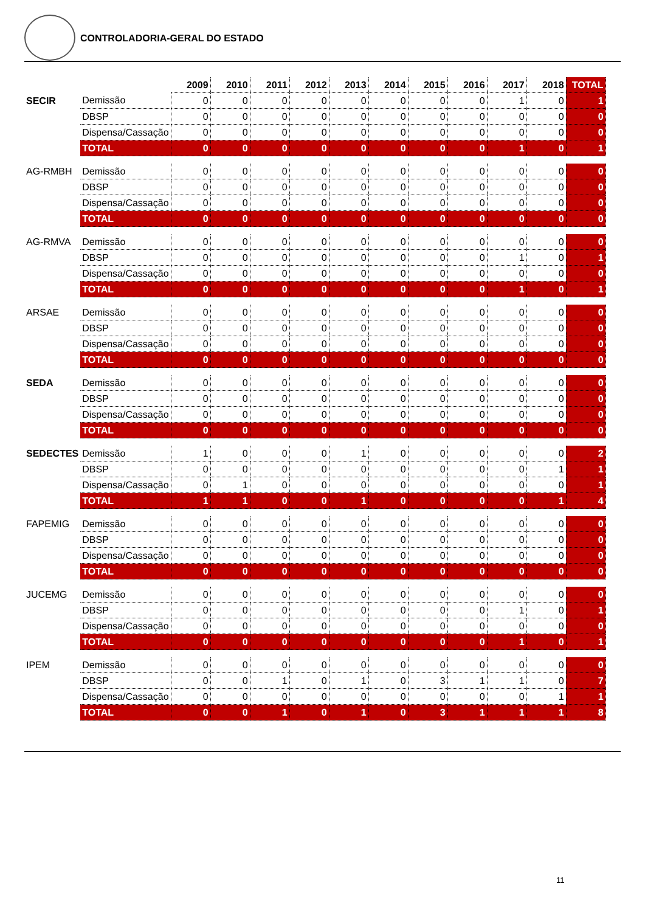CONTROLADORIA-GERAL DO ESTADO
| | | 2009 | 2010 | 2011 | 2012 | 2013 | 2014 | 2015 | 2016 | 2017 | 2018 | TOTAL |
| --- | --- | --- | --- | --- | --- | --- | --- | --- | --- | --- | --- | --- |
| SECIR | Demissão | 0 | 0 | 0 | 0 | 0 | 0 | 0 | 0 | 1 | 0 | 1 |
| | DBSP | 0 | 0 | 0 | 0 | 0 | 0 | 0 | 0 | 0 | 0 | 0 |
| | Dispensa/Cassação | 0 | 0 | 0 | 0 | 0 | 0 | 0 | 0 | 0 | 0 | 0 |
| | TOTAL | 0 | 0 | 0 | 0 | 0 | 0 | 0 | 0 | 1 | 0 | 1 |
| AG-RMBH | Demissão | 0 | 0 | 0 | 0 | 0 | 0 | 0 | 0 | 0 | 0 | 0 |
| | DBSP | 0 | 0 | 0 | 0 | 0 | 0 | 0 | 0 | 0 | 0 | 0 |
| | Dispensa/Cassação | 0 | 0 | 0 | 0 | 0 | 0 | 0 | 0 | 0 | 0 | 0 |
| | TOTAL | 0 | 0 | 0 | 0 | 0 | 0 | 0 | 0 | 0 | 0 | 0 |
| AG-RMVA | Demissão | 0 | 0 | 0 | 0 | 0 | 0 | 0 | 0 | 0 | 0 | 0 |
| | DBSP | 0 | 0 | 0 | 0 | 0 | 0 | 0 | 0 | 1 | 0 | 1 |
| | Dispensa/Cassação | 0 | 0 | 0 | 0 | 0 | 0 | 0 | 0 | 0 | 0 | 0 |
| | TOTAL | 0 | 0 | 0 | 0 | 0 | 0 | 0 | 0 | 1 | 0 | 1 |
| ARSAE | Demissão | 0 | 0 | 0 | 0 | 0 | 0 | 0 | 0 | 0 | 0 | 0 |
| | DBSP | 0 | 0 | 0 | 0 | 0 | 0 | 0 | 0 | 0 | 0 | 0 |
| | Dispensa/Cassação | 0 | 0 | 0 | 0 | 0 | 0 | 0 | 0 | 0 | 0 | 0 |
| | TOTAL | 0 | 0 | 0 | 0 | 0 | 0 | 0 | 0 | 0 | 0 | 0 |
| SEDA | Demissão | 0 | 0 | 0 | 0 | 0 | 0 | 0 | 0 | 0 | 0 | 0 |
| | DBSP | 0 | 0 | 0 | 0 | 0 | 0 | 0 | 0 | 0 | 0 | 0 |
| | Dispensa/Cassação | 0 | 0 | 0 | 0 | 0 | 0 | 0 | 0 | 0 | 0 | 0 |
| | TOTAL | 0 | 0 | 0 | 0 | 0 | 0 | 0 | 0 | 0 | 0 | 0 |
| SEDECTES | Demissão | 1 | 0 | 0 | 0 | 1 | 0 | 0 | 0 | 0 | 0 | 2 |
| | DBSP | 0 | 0 | 0 | 0 | 0 | 0 | 0 | 0 | 0 | 1 | 1 |
| | Dispensa/Cassação | 0 | 1 | 0 | 0 | 0 | 0 | 0 | 0 | 0 | 0 | 1 |
| | TOTAL | 1 | 1 | 0 | 0 | 1 | 0 | 0 | 0 | 0 | 1 | 4 |
| FAPEMIG | Demissão | 0 | 0 | 0 | 0 | 0 | 0 | 0 | 0 | 0 | 0 | 0 |
| | DBSP | 0 | 0 | 0 | 0 | 0 | 0 | 0 | 0 | 0 | 0 | 0 |
| | Dispensa/Cassação | 0 | 0 | 0 | 0 | 0 | 0 | 0 | 0 | 0 | 0 | 0 |
| | TOTAL | 0 | 0 | 0 | 0 | 0 | 0 | 0 | 0 | 0 | 0 | 0 |
| JUCEMG | Demissão | 0 | 0 | 0 | 0 | 0 | 0 | 0 | 0 | 0 | 0 | 0 |
| | DBSP | 0 | 0 | 0 | 0 | 0 | 0 | 0 | 0 | 1 | 0 | 1 |
| | Dispensa/Cassação | 0 | 0 | 0 | 0 | 0 | 0 | 0 | 0 | 0 | 0 | 0 |
| | TOTAL | 0 | 0 | 0 | 0 | 0 | 0 | 0 | 0 | 1 | 0 | 1 |
| IPEM | Demissão | 0 | 0 | 0 | 0 | 0 | 0 | 0 | 0 | 0 | 0 | 0 |
| | DBSP | 0 | 0 | 1 | 0 | 1 | 0 | 3 | 1 | 1 | 0 | 7 |
| | Dispensa/Cassação | 0 | 0 | 0 | 0 | 0 | 0 | 0 | 0 | 0 | 1 | 1 |
| | TOTAL | 0 | 0 | 1 | 0 | 1 | 0 | 3 | 1 | 1 | 1 | 8 |
11